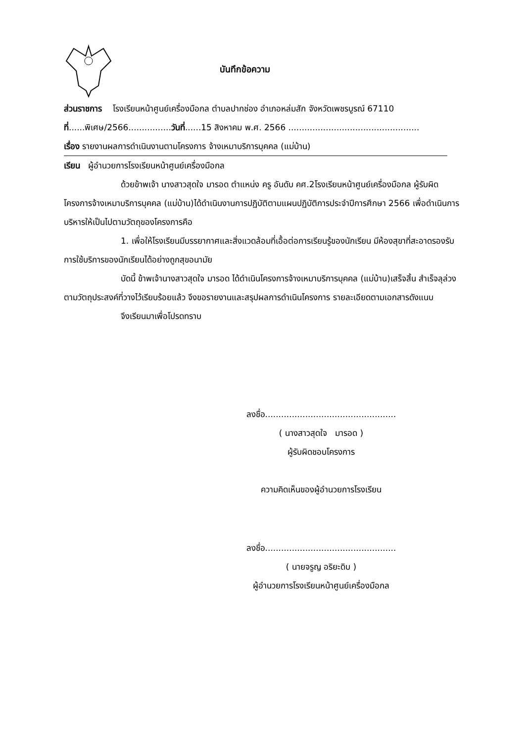บันทึกข้อความ
ส่วนราชการ โรงเรียนหน้าศูนย์เครื่องมือกล ตำบลปากช่อง อำเภอหล่มสัก จังหวัดเพชรบูรณ์ 67110
ที่......พิเศษ/2566................วันที่......15 สิงหาคม พ.ศ. 2566 .................................................
เรื่อง รายงานผลการดำเนินงานตามโครงการ จ้างเหมาบริการบุคคล (แม่บ้าน)
เรียน ผู้อำนวยการโรงเรียนหน้าศูนย์เครื่องมือกล
ด้วยข้าพเจ้า นางสาวสุดใจ มารอด ตำแหน่ง ครู อันดับ คศ.2โรงเรียนหน้าศูนย์เครื่องมือกล ผู้รับผิดโครงการจ้างเหมาบริการบุคคล (แม่บ้าน)ได้ดำเนินงานการปฏิบัติตามแผนปฏิบัติการประจำปีการศึกษา 2566 เพื่อดำเนินการบริหารให้เป็นไปตามวัตถุของโครงการคือ
1. เพื่อให้โรงเรียนมีบรรยากาศและสิ่งแวดล้อมที่เอื้อต่อการเรียนรู้ของนักเรียน มีห้องสุขาที่สะอาดรองรับการใช้บริการของนักเรียนได้อย่างถูกสุขอนามัย
บัดนี้ ข้าพเจ้านางสาวสุดใจ มารอด ได้ดำเนินโครงการจ้างเหมาบริการบุคคล (แม่บ้าน)เสร็จสิ้น สำเร็จลุล่วงตามวัตถุประสงค์ที่วางไว้เรียบร้อยแล้ว จึงขอรายงานและสรุปผลการดำเนินโครงการ รายละเอียดตามเอกสารดังแนบ
จึงเรียนมาเพื่อโปรดทราบ
ลงชื่อ.................................................
( นางสาวสุดใจ มารอด )
ผู้รับผิดชอบโครงการ
ความคิดเห็นของผู้อำนวยการโรงเรียน
ลงชื่อ.................................................
( นายจรูญ อริยะดิบ )
ผู้อำนวยการโรงเรียนหน้าศูนย์เครื่องมือกล